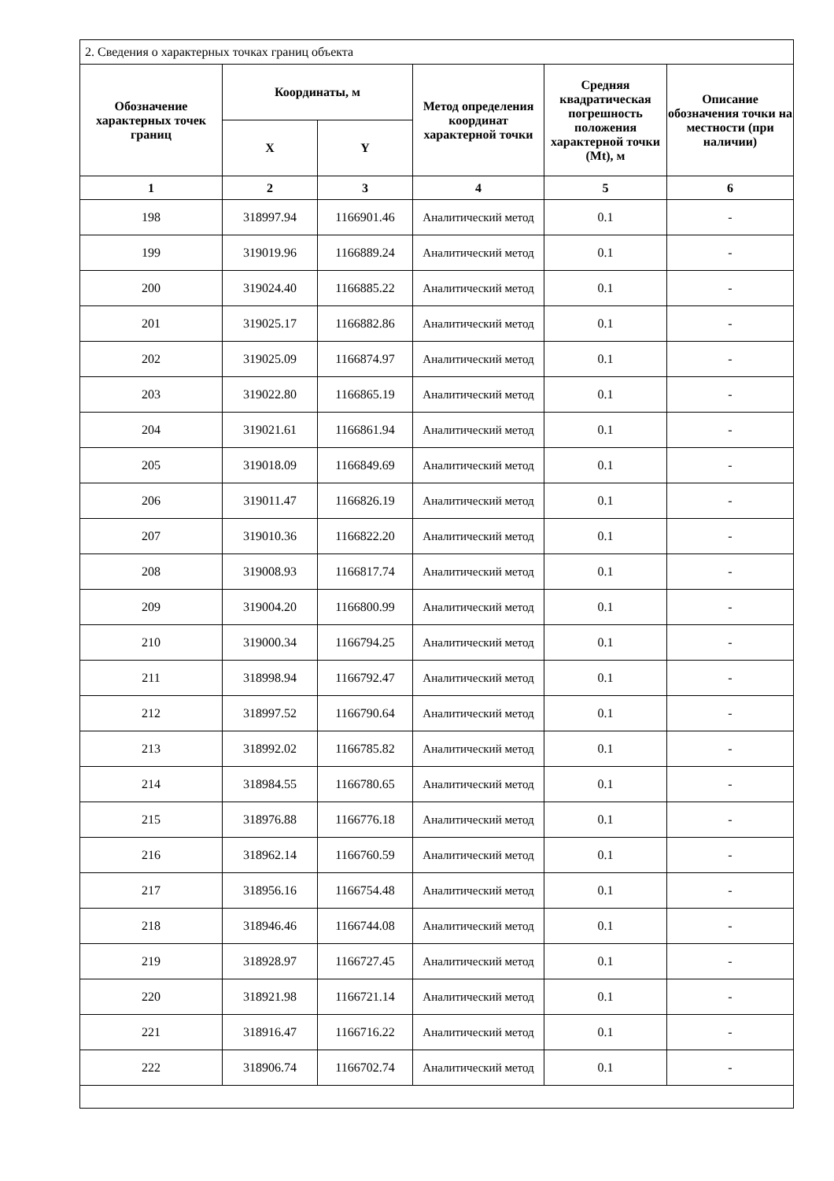| 2. Сведения о характерных точках границ объекта | | | | | |
| Обозначение характерных точек границ | Координаты, м | | Метод определения координат характерной точки | Средняя квадратическая погрешность положения характерной точки (Mt), м | Описание обозначения точки на местности (при наличии) |
| | X | Y | | | |
| 1 | 2 | 3 | 4 | 5 | 6 |
| 198 | 318997.94 | 1166901.46 | Аналитический метод | 0.1 | - |
| 199 | 319019.96 | 1166889.24 | Аналитический метод | 0.1 | - |
| 200 | 319024.40 | 1166885.22 | Аналитический метод | 0.1 | - |
| 201 | 319025.17 | 1166882.86 | Аналитический метод | 0.1 | - |
| 202 | 319025.09 | 1166874.97 | Аналитический метод | 0.1 | - |
| 203 | 319022.80 | 1166865.19 | Аналитический метод | 0.1 | - |
| 204 | 319021.61 | 1166861.94 | Аналитический метод | 0.1 | - |
| 205 | 319018.09 | 1166849.69 | Аналитический метод | 0.1 | - |
| 206 | 319011.47 | 1166826.19 | Аналитический метод | 0.1 | - |
| 207 | 319010.36 | 1166822.20 | Аналитический метод | 0.1 | - |
| 208 | 319008.93 | 1166817.74 | Аналитический метод | 0.1 | - |
| 209 | 319004.20 | 1166800.99 | Аналитический метод | 0.1 | - |
| 210 | 319000.34 | 1166794.25 | Аналитический метод | 0.1 | - |
| 211 | 318998.94 | 1166792.47 | Аналитический метод | 0.1 | - |
| 212 | 318997.52 | 1166790.64 | Аналитический метод | 0.1 | - |
| 213 | 318992.02 | 1166785.82 | Аналитический метод | 0.1 | - |
| 214 | 318984.55 | 1166780.65 | Аналитический метод | 0.1 | - |
| 215 | 318976.88 | 1166776.18 | Аналитический метод | 0.1 | - |
| 216 | 318962.14 | 1166760.59 | Аналитический метод | 0.1 | - |
| 217 | 318956.16 | 1166754.48 | Аналитический метод | 0.1 | - |
| 218 | 318946.46 | 1166744.08 | Аналитический метод | 0.1 | - |
| 219 | 318928.97 | 1166727.45 | Аналитический метод | 0.1 | - |
| 220 | 318921.98 | 1166721.14 | Аналитический метод | 0.1 | - |
| 221 | 318916.47 | 1166716.22 | Аналитический метод | 0.1 | - |
| 222 | 318906.74 | 1166702.74 | Аналитический метод | 0.1 | - |